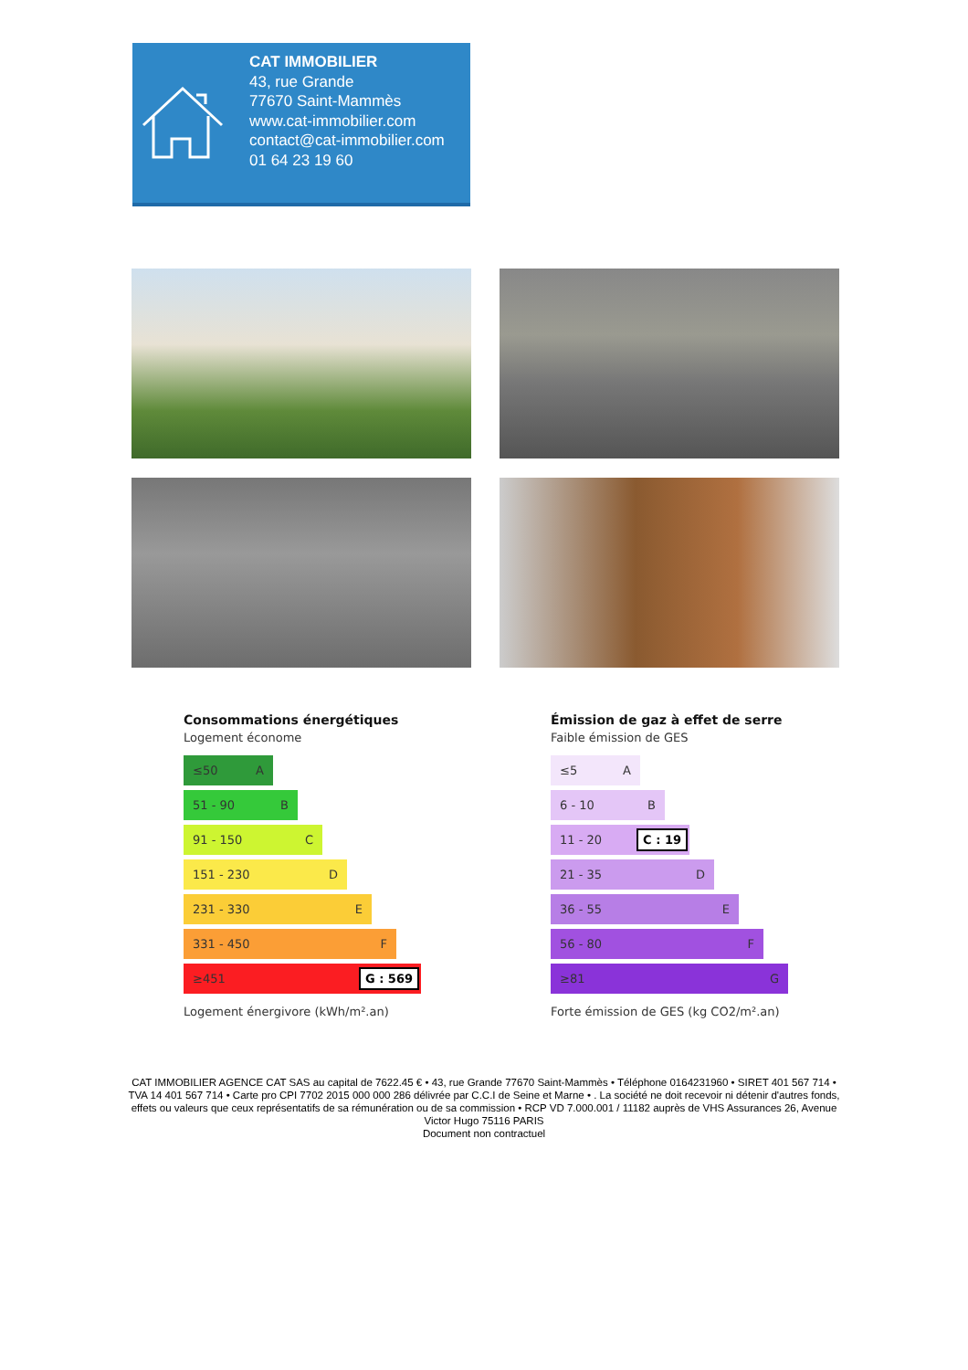CAT IMMOBILIER
43, rue Grande
77670 Saint-Mammès
www.cat-immobilier.com
contact@cat-immobilier.com
01 64 23 19 60
Consommations énergétiques
Logement économe
≤50 A
51 - 90 B
91 - 150 C
151 - 230 D
231 - 330 E
331 - 450 F
≥451 G : 569
Logement énergivore (kWh/m².an)
Émission de gaz à effet de serre
Faible émission de GES
≤5 A
6 - 10 B
11 - 20 C : 19
21 - 35 D
36 - 55 E
56 - 80 F
≥81 G
Forte émission de GES (kg CO2/m².an)
CAT IMMOBILIER AGENCE CAT SAS au capital de 7622.45 € • 43, rue Grande 77670 Saint-Mammès • Téléphone 0164231960 • SIRET 401 567 714 • TVA 14 401 567 714 • Carte pro CPI 7702 2015 000 000 286 délivrée par C.C.I de Seine et Marne • . La société ne doit recevoir ni détenir d'autres fonds, effets ou valeurs que ceux représentatifs de sa rémunération ou de sa commission • RCP VD 7.000.001 / 11182 auprès de VHS Assurances 26, Avenue Victor Hugo 75116 PARIS
Document non contractuel